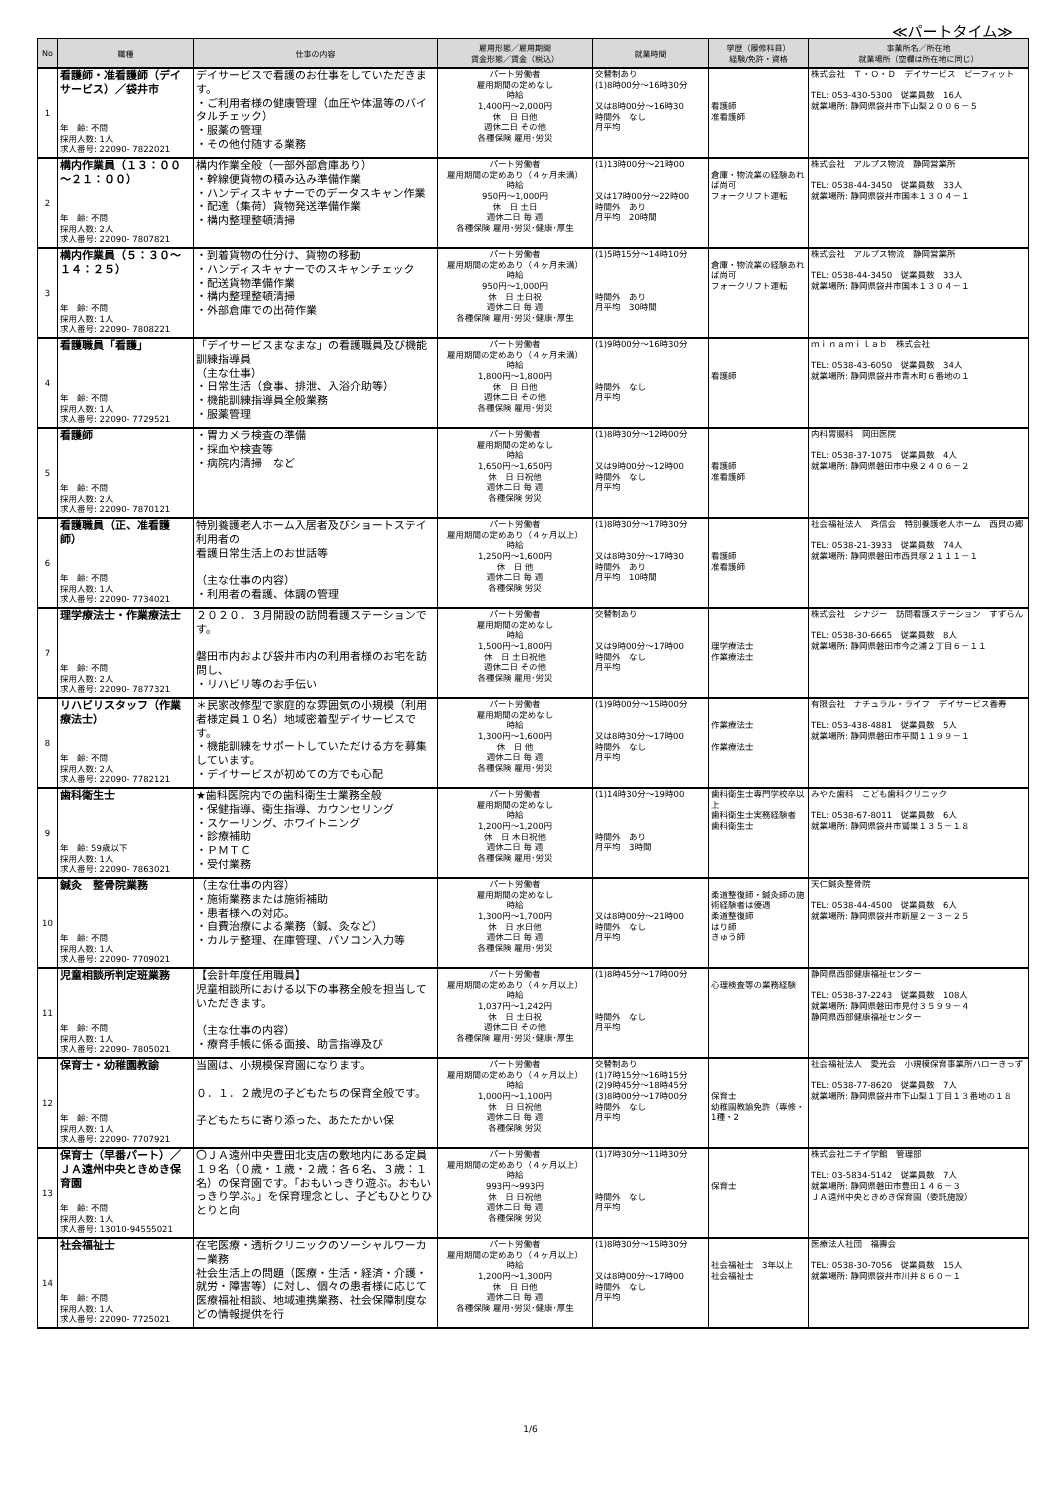≪パートタイム≫
| No | 職種 | 仕事の内容 | 雇用形態／雇用期間 賃金形態／賃金（税込） | 就業時間 | 学歴（履修科目） 経験/免許・資格 | 事業所名／所在地 就業場所（空欄は所在地に同じ） |
| --- | --- | --- | --- | --- | --- | --- |
| 1 | 看護師・准看護師（デイサービス）／袋井市 年 齢: 不問 採用人数: 1人 求人番号: 22090- 7822021 | デイサービスで看護のお仕事をしていただきます。 ・ご利用者様の健康管理（血圧や体温等のバイタルチェック） ・服薬の管理 ・その他付随する業務 | パート労働者 雇用期間の定めなし 時給 1,400円～2,000円 休 日 日他 週休二日 その他 各種保険 雇用･労災 | 交替制あり (1)8時00分～16時30分 又は8時00分～16時30 時間外 なし 月平均 | 看護師 准看護師 | 株式会社 Ｔ・Ｏ・Ｄ デイサービス ビーフィット TEL: 053-430-5300 従業員数 16人 就業場所: 静岡県袋井市下山梨２００６－５ |
| 2 | 構内作業員（１３：００～２１：００） 年 齢: 不問 採用人数: 2人 求人番号: 22090- 7807821 | 構内作業全般（一部外部倉庫あり） ・幹線便貨物の積み込み準備作業 ・ハンディスキャナーでのデータスキャン作業 ・配達（集荷）貨物発送準備作業 ・構内整理整頓清掃 | パート労働者 雇用期間の定めあり（４ヶ月未満） 時給 950円～1,000円 休 日 土日 週休二日 毎 週 各種保険 雇用･労災･健康･厚生 | (1)13時00分～21時00 又は17時00分～22時00 時間外 あり 月平均 20時間 | 倉庫・物流業の経験あれば尚可 フォークリフト運転 | 株式会社 アルプス物流 静岡営業所 TEL: 0538-44-3450 従業員数 33人 就業場所: 静岡県袋井市国本１３０４－１ |
| 3 | 構内作業員（５：３０～１４：２５） 年 齢: 不問 採用人数: 1人 求人番号: 22090- 7808221 | ・到着貨物の仕分け、貨物の移動 ・ハンディスキャナーでのスキャンチェック ・配送貨物準備作業 ・構内整理整頓清掃 ・外部倉庫での出荷作業 | パート労働者 雇用期間の定めあり（４ヶ月未満） 時給 950円～1,000円 休 日 土日祝 週休二日 毎 週 各種保険 雇用･労災･健康･厚生 | (1)5時15分～14時10分 時間外 あり 月平均 30時間 | 倉庫・物流業の経験あれば尚可 フォークリフト運転 | 株式会社 アルプス物流 静岡営業所 TEL: 0538-44-3450 従業員数 33人 就業場所: 静岡県袋井市国本１３０４－１ |
| 4 | 看護職員「看護」 年 齢: 不問 採用人数: 1人 求人番号: 22090- 7729521 | 「デイサービスまなまな」の看護職員及び機能訓練指導員 （主な仕事） ・日常生活（食事、排泄、入浴介助等） ・機能訓練指導員全般業務 ・服薬管理 | パート労働者 雇用期間の定めあり（４ヶ月未満） 時給 1,800円～1,800円 休 日 日他 週休二日 その他 各種保険 雇用･労災 | (1)9時00分～16時30分 時間外 なし 月平均 | 看護師 | ｍｉｎａｍｉｌａｂ 株式会社 TEL: 0538-43-6050 従業員数 34人 就業場所: 静岡県袋井市青木町６番地の１ |
| 5 | 看護師 年 齢: 不問 採用人数: 2人 求人番号: 22090- 7870121 | ・胃カメラ検査の準備 ・採血や検査等 ・病院内清掃 など | パート労働者 雇用期間の定めなし 時給 1,650円～1,650円 休 日 日祝他 週休二日 毎 週 各種保険 労災 | (1)8時30分～12時00分 又は9時00分～12時00 時間外 なし 月平均 | 看護師 准看護師 | 内科胃腸科 岡田医院 TEL: 0538-37-1075 従業員数 4人 就業場所: 静岡県磐田市中泉２４０６－２ |
| 6 | 看護職員（正、准看護師） 年 齢: 不問 採用人数: 1人 求人番号: 22090- 7734021 | 特別養護老人ホーム入居者及びショートステイ利用者の 看護日常生活上のお世話等 （主な仕事の内容） ・利用者の看護、体調の管理 | パート労働者 雇用期間の定めあり（４ヶ月以上） 時給 1,250円～1,600円 休 日 他 週休二日 毎 週 各種保険 労災 | (1)8時30分～17時30分 又は8時30分～17時30 時間外 あり 月平均 10時間 | 看護師 准看護師 | 社会福祉法人 斉信会 特別養護老人ホーム 西貝の郷 TEL: 0538-21-3933 従業員数 74人 就業場所: 静岡県磐田市西貝塚２１１１－１ |
| 7 | 理学療法士・作業療法士 年 齢: 不問 採用人数: 2人 求人番号: 22090- 7877321 | ２０２０．３月開設の訪問看護ステーションです。 磐田市内および袋井市内の利用者様のお宅を訪問し、 ・リハビリ等のお手伝い | パート労働者 雇用期間の定めなし 時給 1,500円～1,800円 休 日 土日祝他 週休二日 その他 各種保険 雇用･労災 | 交替制あり 又は9時00分～17時00 時間外 なし 月平均 | 理学療法士 作業療法士 | 株式会社 シナジー 訪問看護ステーション すずらん TEL: 0538-30-6665 従業員数 8人 就業場所: 静岡県磐田市今之浦２丁目６－１１ |
| 8 | リハビリスタッフ（作業療法士） 年 齢: 不問 採用人数: 2人 求人番号: 22090- 7782121 | ＊民家改修型で家庭的な雰囲気の小規模（利用者様定員１０名）地域密着型デイサービスです。 ・機能訓練をサポートしていただける方を募集しています。 ・デイサービスが初めての方でも心配 | パート労働者 雇用期間の定めなし 時給 1,300円～1,600円 休 日 他 週休二日 毎 週 各種保険 雇用･労災 | (1)9時00分～15時00分 又は8時30分～17時00 時間外 なし 月平均 | 作業療法士 作業療法士 | 有限会社 ナチュラル・ライフ デイサービス香寿 TEL: 053-438-4881 従業員数 5人 就業場所: 静岡県磐田市平間１１９９－１ |
| 9 | 歯科衛生士 年 齢: 59歳以下 採用人数: 1人 求人番号: 22090- 7863021 | ★歯科医院内での歯科衛生士業務全般 ・保健指導、衛生指導、カウンセリング ・スケーリング、ホワイトニング ・診療補助 ・ＰＭＴＣ ・受付業務 | パート労働者 雇用期間の定めなし 時給 1,200円～1,200円 休 日 木日祝他 週休二日 毎 週 各種保険 雇用･労災 | (1)14時30分～19時00 時間外 あり 月平均 3時間 | 歯科衛生士専門学校卒以上 歯科衛生士実務経験者 歯科衛生士 | みやた歯科 こども歯科クリニック TEL: 0538-67-8011 従業員数 6人 就業場所: 静岡県袋井市鷲巣１３５－１８ |
| 10 | 鍼灸 整骨院業務 年 齢: 不問 採用人数: 1人 求人番号: 22090- 7709021 | （主な仕事の内容） ・施術業務または施術補助 ・患者様への対応。 ・自費治療による業務（鍼、灸など） ・カルテ整理、在庫管理、パソコン入力等 | パート労働者 雇用期間の定めなし 時給 1,300円～1,700円 休 日 水日他 週休二日 毎 週 各種保険 雇用･労災 | 又は8時00分～21時00 時間外 なし 月平均 | 柔道整復師・鍼灸師の施術経験者は優遇 柔道整復師 はり師 きゅう師 | 天仁鍼灸整骨院 TEL: 0538-44-4500 従業員数 6人 就業場所: 静岡県袋井市新屋２－３－２５ |
| 11 | 児童相談所判定班業務 年 齢: 不問 採用人数: 1人 求人番号: 22090- 7805021 | 【会計年度任用職員】 児童相談所における以下の事務全般を担当していただきます。 （主な仕事の内容） ・療育手帳に係る面接、助言指導及び | パート労働者 雇用期間の定めあり（４ヶ月以上） 時給 1,037円～1,242円 休 日 土日祝 週休二日 その他 各種保険 雇用･労災･健康･厚生 | (1)8時45分～17時00分 時間外 なし 月平均 | 心理検査等の業務経験 | 静岡県西部健康福祉センター TEL: 0538-37-2243 従業員数 108人 就業場所: 静岡県磐田市見付３５９９－４ 静岡県西部健康福祉センター |
| 12 | 保育士・幼稚園教諭 年 齢: 不問 採用人数: 1人 求人番号: 22090- 7707921 | 当園は、小規模保育園になります。 ０．１．２歳児の子どもたちの保育全般です。 子どもたちに寄り添った、あたたかい保 | パート労働者 雇用期間の定めあり（４ヶ月以上） 時給 1,000円～1,100円 休 日 日祝他 週休二日 毎 週 各種保険 労災 | 交替制あり (1)7時15分～16時15分 (2)9時45分～18時45分 (3)8時00分～17時00分 時間外 なし 月平均 | 保育士 幼稚園教諭免許（専修・1種・2 | 社会福祉法人 愛光会 小規模保育事業所ハローきっず TEL: 0538-77-8620 従業員数 7人 就業場所: 静岡県袋井市下山梨１丁目１３番地の１８ |
| 13 | 保育士（早番パート）／ＪＡ遠州中央ときめき保育園 年 齢: 不問 採用人数: 1人 求人番号: 13010-94555021 | 〇ＪＡ遠州中央豊田北支店の敷地内にある定員１９名（０歳・１歳・２歳：各６名、３歳：１名）の保育園です。「おもいっきり遊ぶ。おもいっきり学ぶ。」を保育理念とし、子どもひとりひとりと向 | パート労働者 雇用期間の定めあり（４ヶ月以上） 時給 993円～993円 休 日 日祝他 週休二日 毎 週 各種保険 労災 | (1)7時30分～11時30分 時間外 なし 月平均 | 保育士 | 株式会社ニチイ学館 管理部 TEL: 03-5834-5142 従業員数 7人 就業場所: 静岡県磐田市豊田１４６－３ ＪＡ遠州中央ときめき保育園（委託施設） |
| 14 | 社会福祉士 年 齢: 不問 採用人数: 1人 求人番号: 22090- 7725021 | 在宅医療・透析クリニックのソーシャルワーカー業務 社会生活上の問題（医療・生活・経済・介護・就労・障害等）に対し、個々の患者様に応じて医療福祉相談、地域連携業務、社会保障制度などの情報提供を行 | パート労働者 雇用期間の定めあり（４ヶ月以上） 時給 1,200円～1,300円 休 日 日他 週休二日 毎 週 各種保険 雇用･労災･健康･厚生 | (1)8時30分～15時30分 又は8時00分～17時00 時間外 なし 月平均 | 社会福祉士 3年以上 社会福祉士 | 医療法人社団 福壽会 TEL: 0538-30-7056 従業員数 15人 就業場所: 静岡県袋井市川井８６０－１ |
1/6